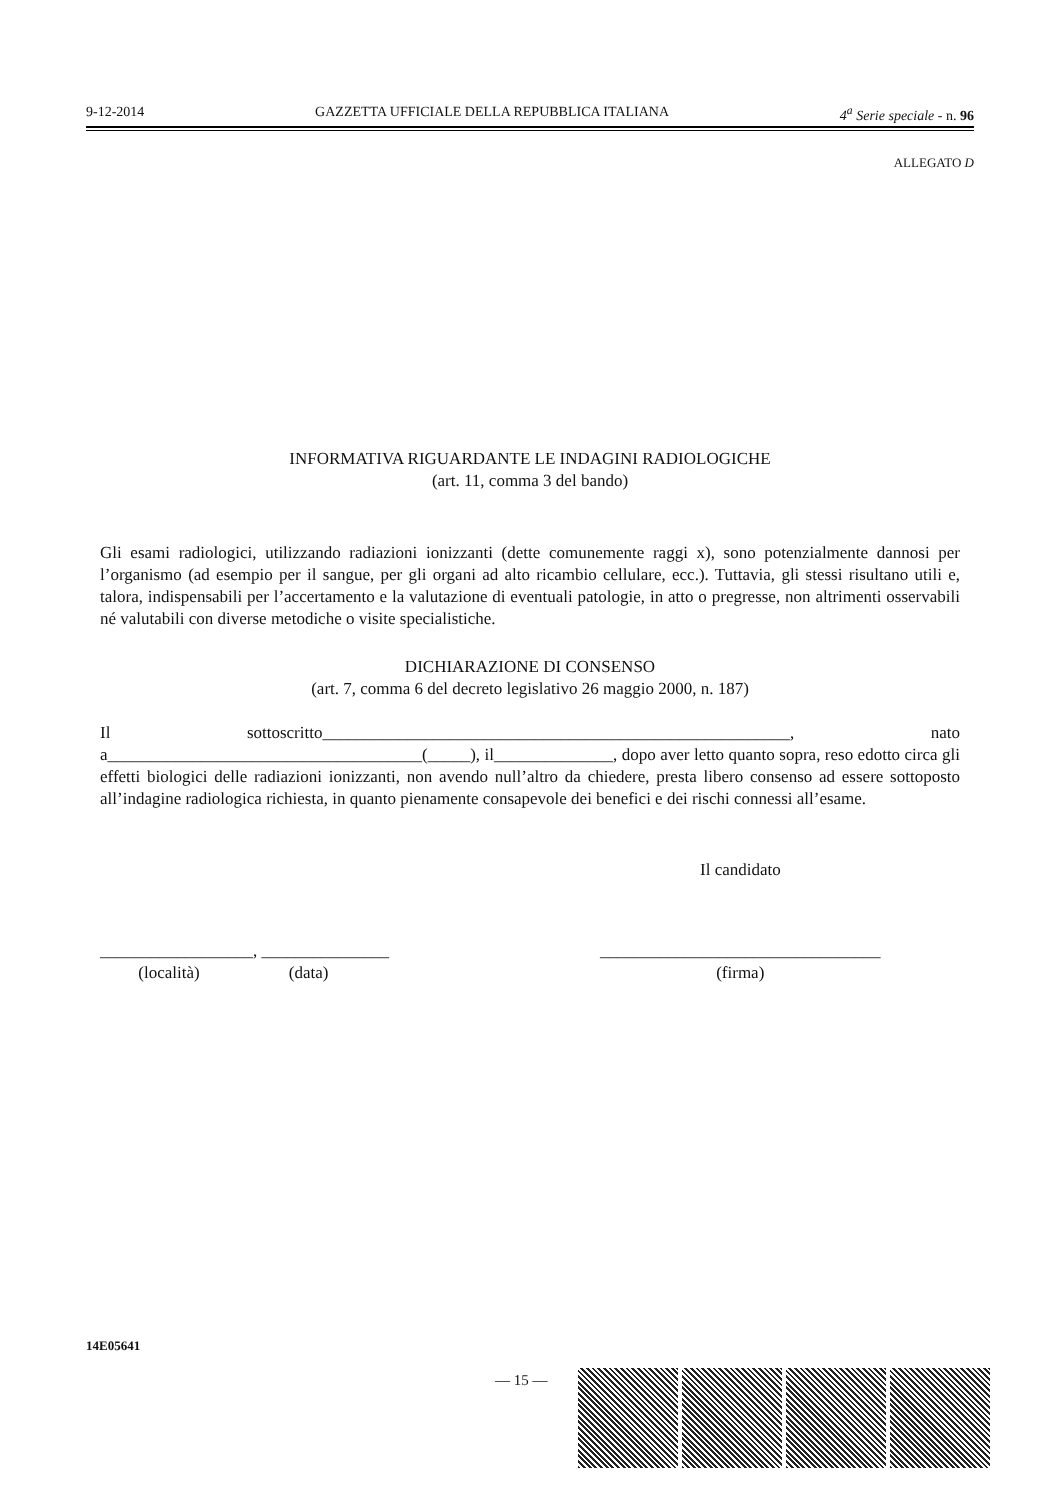9-12-2014 GAZZETTA UFFICIALE DELLA REPUBBLICA ITALIANA 4<sup>a</sup> Serie speciale - n. 96
ALLEGATO D
INFORMATIVA RIGUARDANTE LE INDAGINI RADIOLOGICHE
(art. 11, comma 3 del bando)
Gli esami radiologici, utilizzando radiazioni ionizzanti (dette comunemente raggi x), sono potenzialmente dannosi per l’organismo (ad esempio per il sangue, per gli organi ad alto ricambio cellulare, ecc.). Tuttavia, gli stessi risultano utili e, talora, indispensabili per l’accertamento e la valutazione di eventuali patologie, in atto o pregresse, non altrimenti osservabili né valutabili con diverse metodiche o visite specialistiche.
DICHIARAZIONE DI CONSENSO
(art. 7, comma 6 del decreto legislativo 26 maggio 2000, n. 187)
Il sottoscritto_______________________________________________________, nato a_____________________________________(_____), il______________, dopo aver letto quanto sopra, reso edotto circa gli effetti biologici delle radiazioni ionizzanti, non avendo null’altro da chiedere, presta libero consenso ad essere sottoposto all’indagine radiologica richiesta, in quanto pienamente consapevole dei benefici e dei rischi connessi all’esame.
Il candidato
__________________, _______________
(località) (data)
_________________________________
(firma)
14E05641
— 15 —